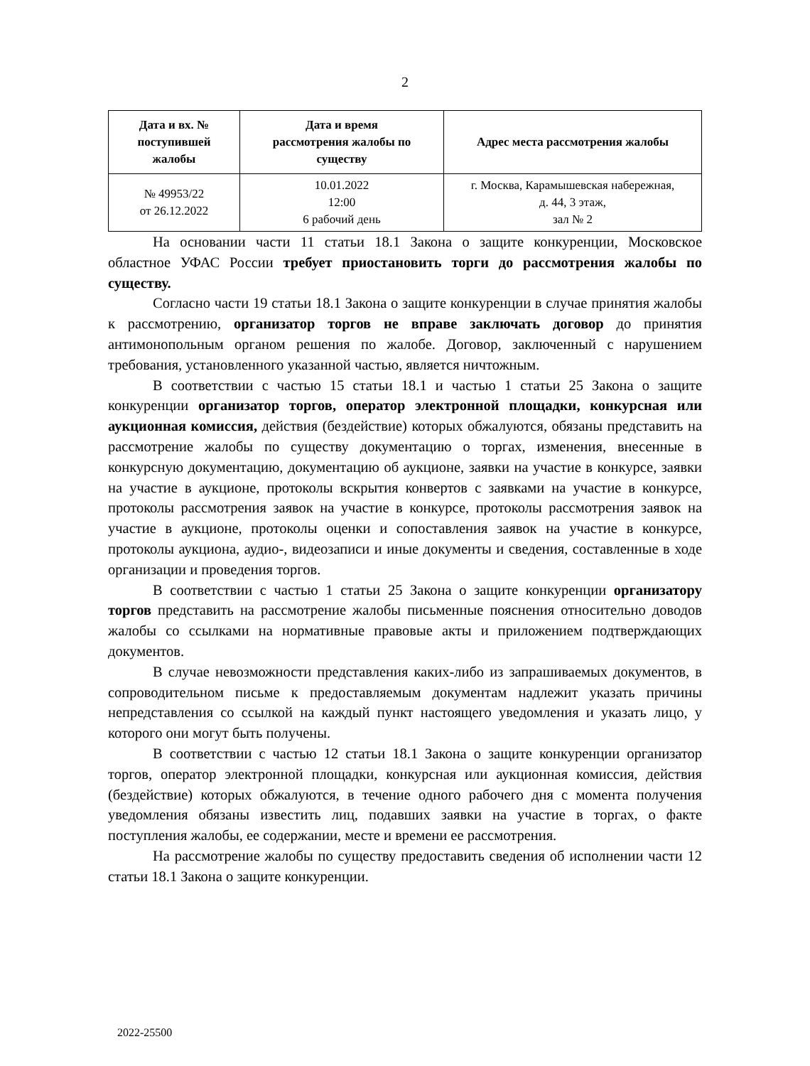2
| Дата и вх. № поступившей жалобы | Дата и время рассмотрения жалобы по существу | Адрес места рассмотрения жалобы |
| --- | --- | --- |
| № 49953/22 от 26.12.2022 | 10.01.2022 12:00 6 рабочий день | г. Москва, Карамышевская набережная, д. 44, 3 этаж, зал № 2 |
На основании части 11 статьи 18.1 Закона о защите конкуренции, Московское областное УФАС России требует приостановить торги до рассмотрения жалобы по существу.
Согласно части 19 статьи 18.1 Закона о защите конкуренции в случае принятия жалобы к рассмотрению, организатор торгов не вправе заключать договор до принятия антимонопольным органом решения по жалобе. Договор, заключенный с нарушением требования, установленного указанной частью, является ничтожным.
В соответствии с частью 15 статьи 18.1 и частью 1 статьи 25 Закона о защите конкуренции организатор торгов, оператор электронной площадки, конкурсная или аукционная комиссия, действия (бездействие) которых обжалуются, обязаны представить на рассмотрение жалобы по существу документацию о торгах, изменения, внесенные в конкурсную документацию, документацию об аукционе, заявки на участие в конкурсе, заявки на участие в аукционе, протоколы вскрытия конвертов с заявками на участие в конкурсе, протоколы рассмотрения заявок на участие в конкурсе, протоколы рассмотрения заявок на участие в аукционе, протоколы оценки и сопоставления заявок на участие в конкурсе, протоколы аукциона, аудио-, видеозаписи и иные документы и сведения, составленные в ходе организации и проведения торгов.
В соответствии с частью 1 статьи 25 Закона о защите конкуренции организатору торгов представить на рассмотрение жалобы письменные пояснения относительно доводов жалобы со ссылками на нормативные правовые акты и приложением подтверждающих документов.
В случае невозможности представления каких-либо из запрашиваемых документов, в сопроводительном письме к предоставляемым документам надлежит указать причины непредставления со ссылкой на каждый пункт настоящего уведомления и указать лицо, у которого они могут быть получены.
В соответствии с частью 12 статьи 18.1 Закона о защите конкуренции организатор торгов, оператор электронной площадки, конкурсная или аукционная комиссия, действия (бездействие) которых обжалуются, в течение одного рабочего дня с момента получения уведомления обязаны известить лиц, подавших заявки на участие в торгах, о факте поступления жалобы, ее содержании, месте и времени ее рассмотрения.
На рассмотрение жалобы по существу предоставить сведения об исполнении части 12 статьи 18.1 Закона о защите конкуренции.
2022-25500